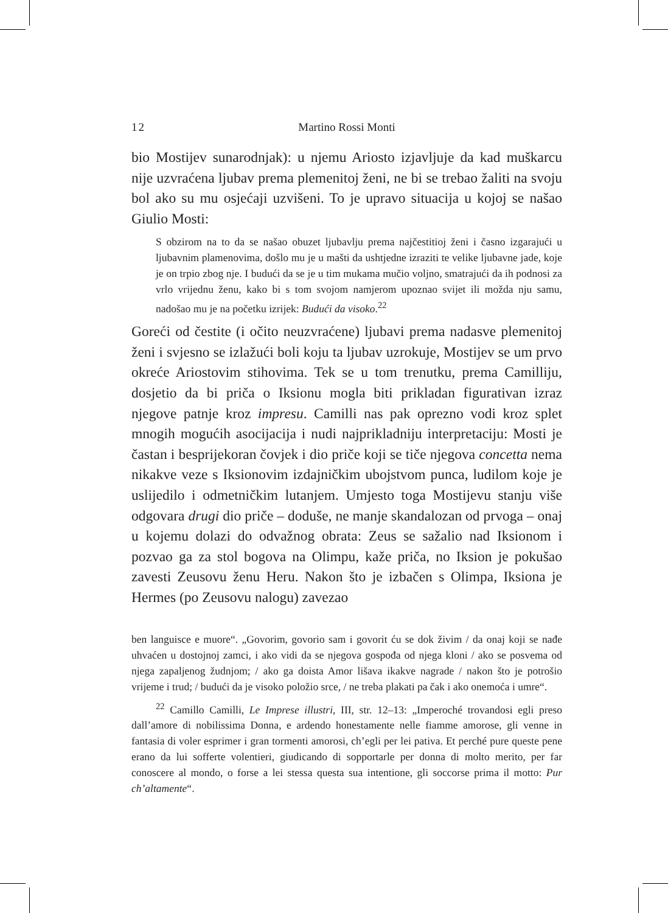12 Martino Rossi Monti
bio Mostijev sunarodnjak): u njemu Ariosto izjavljuje da kad muškarcu nije uzvraćena ljubav prema plemenitoj ženi, ne bi se trebao žaliti na svoju bol ako su mu osjećaji uzvišeni. To je upravo situacija u kojoj se našao Giulio Mosti:
S obzirom na to da se našao obuzet ljubavlju prema najčestitioj ženi i časno izgarajući u ljubavnim plamenovima, došlo mu je u mašti da ushtjedne izraziti te velike ljubavne jade, koje je on trpio zbog nje. I budući da se je u tim mukama mučio voljno, smatrajući da ih podnosi za vrlo vrijednu ženu, kako bi s tom svojom namjerom upoznao svijet ili možda nju samu, nadošao mu je na početku izrijek: Budući da visoko.<sup>22</sup>
Goreći od čestite (i očito neuzvraćene) ljubavi prema nadasve plemenitoj ženi i svjesno se izlažući boli koju ta ljubav uzrokuje, Mostijev se um prvo okreće Ariostovim stihovima. Tek se u tom trenutku, prema Camilliju, dosjetio da bi priča o Iksionu mogla biti prikladan figurativan izraz njegove patnje kroz impresu. Camilli nas pak oprezno vodi kroz splet mnogih mogućih asocijacija i nudi najprikladniju interpretaciju: Mosti je častan i besprijekoran čovjek i dio priče koji se tiče njegova concetta nema nikakve veze s Iksionovim izdajničkim ubojstvom punca, ludilom koje je uslijedilo i odmetničkim lutanjem. Umjesto toga Mostijevu stanju više odgovara drugi dio priče – doduše, ne manje skandalozan od prvoga – onaj u kojemu dolazi do odvažnog obrata: Zeus se sažalio nad Iksionom i pozvao ga za stol bogova na Olimpu, kaže priča, no Iksion je pokušao zavesti Zeusovu ženu Heru. Nakon što je izbačen s Olimpa, Iksiona je Hermes (po Zeusovu nalogu) zavezao
ben languisce e muore“. „Govorim, govorio sam i govorit ću se dok živim / da onaj koji se nađe uhvaćen u dostojnoj zamci, i ako vidi da se njegova gospođa od njega kloni / ako se posvema od njega zapaljenog žudnjom; / ako ga doista Amor lišava ikakve nagrade / nakon što je potrošio vrijeme i trud; / budući da je visoko položio srce, / ne treba plakati pa čak i ako onemoća i umre“.
<sup>22</sup> Camillo Camilli, Le Imprese illustri, III, str. 12–13: „Imperoché trovandosi egli preso dall’amore di nobilissima Donna, e ardendo honestamente nelle fiamme amorose, gli venne in fantasia di voler esprimer i gran tormenti amorosi, ch’egli per lei pativa. Et perché pure queste pene erano da lui sofferte volentieri, giudicando di sopportarle per donna di molto merito, per far conoscere al mondo, o forse a lei stessa questa sua intentione, gli soccorse prima il motto: Pur ch’altamente“.